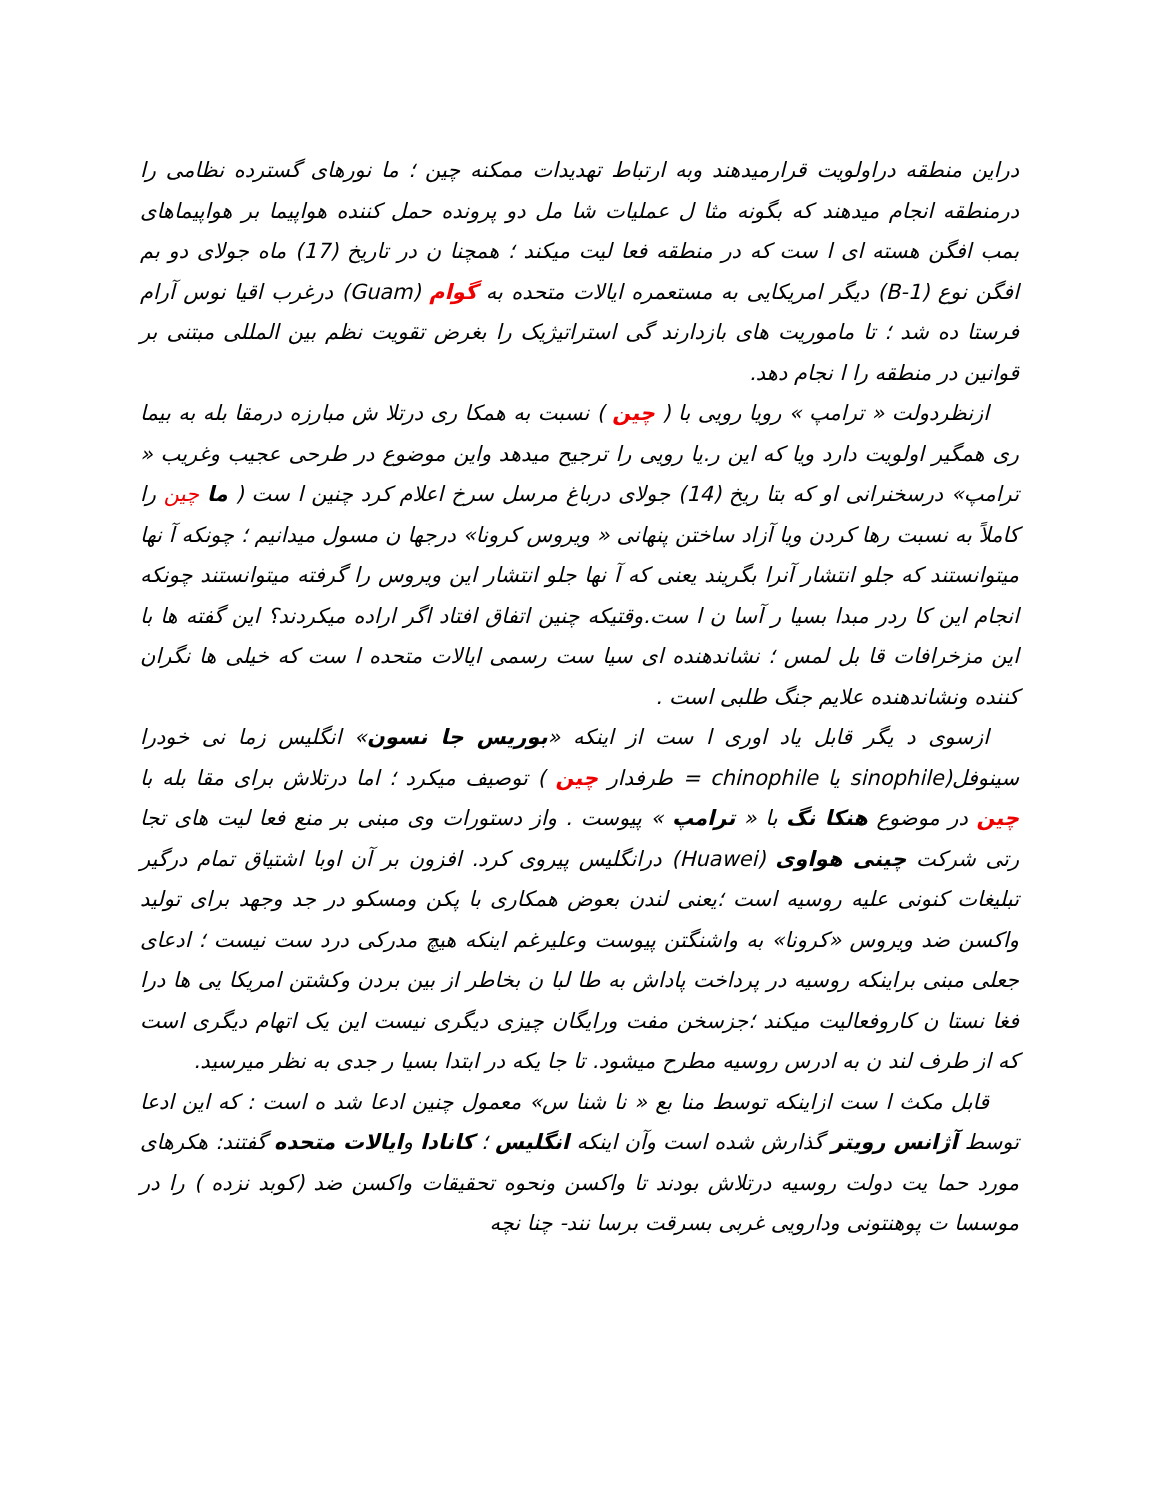دراین منطقه دراولویت قرارمیدهند وبه ارتباط تهدیدات ممکنه چین ؛ ما نورهای گسترده نظامی را درمنطقه انجام میدهند که بگونه مثا ل عملیات شا مل دو پرونده حمل کننده هواپیما بر هواپیماهای بمب افگن هسته ای ا ست که در منطقه فعا لیت میکند ؛ همچنا ن در تاریخ (17) ماه جولای دو بم افگن نوع (B-1) دیگر امریکایی به مستعمره ایالات متحده به گوام (Guam) درغرب اقیا نوس آرام فرستا ده شد ؛ تا ماموریت های بازدارند گی استراتیژیک را بغرض تقویت نظم بین المللی مبتنی بر قوانین در منطقه را ا نجام دهد.
ازنظردولت « ترامپ » رویا رویی با ( چین ) نسبت به همکا ری درتلا ش مبارزه درمقا بله به بیما ری همگیر اولویت دارد ویا که این ر.یا رویی را ترجیح میدهد واین موضوع در طرحی عجیب وغریب « ترامپ» درسخنرانی او که بتا ریخ (14) جولای درباغ مرسل سرخ اعلام کرد چنین ا ست ( ما چین را کاملاً به نسبت رها کردن ویا آزاد ساختن پنهانی « ویروس کرونا» درجها ن مسول میدانیم ؛ چونکه آ نها میتوانستند که جلو انتشار آنرا بگریند یعنی که آ نها جلو انتشار این ویروس را گرفته میتوانستند چونکه انجام این کا ردر مبدا بسیا ر آسا ن ا ست.وقتیکه چنین اتفاق افتاد اگر اراده میکردند؟ این گفته ها با این مزخرافات قا بل لمس ؛ نشاندهنده ای سیا ست رسمی ایالات متحده ا ست که خیلی ها نگران کننده ونشاندهنده علایم جنگ طلبی است .
ازسوی د یگر قابل یاد اوری ا ست از اینکه «بوریس جا نسون» انگلیس زما نی خودرا سینوفل(sinophile یا chinophile = طرفدار چین ) توصیف میکرد ؛ اما درتلاش برای مقا بله با چین در موضوع هنکا نگ با « ترامپ » پیوست . واز دستورات وی مبنی بر منع فعا لیت های تجا رتی شرکت چینی هواوی (Huawei) درانگلیس پیروی کرد. افزون بر آن اوبا اشتیاق تمام درگیر تبلیغات کنونی علیه روسیه است ؛یعنی لندن بعوض همکاری با پکن ومسکو در جد وجهد برای تولید واکسن ضد ویروس «کرونا» به واشنگتن پیوست وعلیرغم اینکه هیچ مدرکی درد ست نیست ؛ ادعای جعلی مبنی براینکه روسیه در پرداخت پاداش به طا لبا ن بخاطر از بین بردن وکشتن امریکا یی ها درا فغا نستا ن کاروفعالیت میکند ؛جزسخن مفت ورایگان چیزی دیگری نیست این یک اتهام دیگری است که از طرف لند ن به ادرس روسیه مطرح میشود. تا جا یکه در ابتدا بسیا ر جدی به نظر میرسید.
قابل مکث ا ست ازاینکه توسط منا بع « نا شنا س» معمول چنین ادعا شد ه است : که این ادعا توسط آژانس رویتر گذارش شده است وآن اینکه انگلیس ؛ کانادا وایالات متحده گفتند: هکرهای مورد حما یت دولت روسیه درتلاش بودند تا واکسن ونحوه تحقیقات واکسن ضد (کوبد نزده ) را در موسسا ت پوهنتونی ودارویی غربی بسرقت برسا نند- چنا نچه